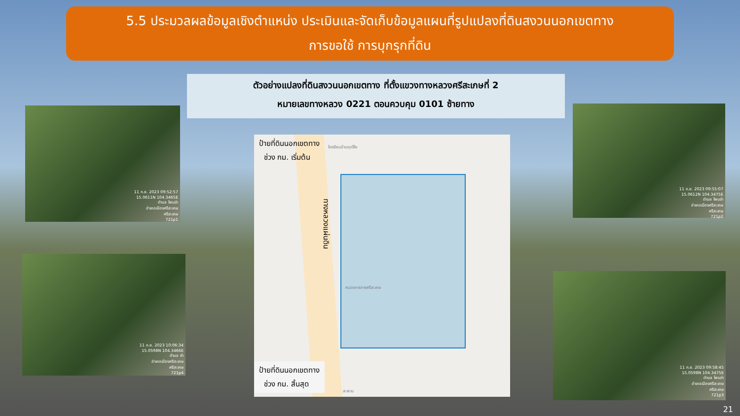5.5 ประมวลผลข้อมูลเชิงตำแหน่ง ประเมินและจัดเก็บข้อมูลแผนที่รูปแปลงที่ดินสงวนนอกเขตทาง
การขอใช้ การบุกรุกที่ดิน
ตัวอย่างแปลงที่ดินสงวนนอกเขตทาง ที่ตั้งแขวงทางหลวงศรีสะเกษที่ 2
หมายเลขทางหลวง 0221 ตอนควบคุม 0101 ซ้ายทาง
11 ก.ย. 2023 09:52:57
15.0611N 104.3465E
ตำบล โพนข่า
อำเภอเมืองศรีสะเกษ
ศรีสะเกษ
721p1
11 ก.ย. 2023 10:06:34
15.0598N 104.3466E
ตำบล ซำ
อำเภอเมืองศรีสะเกษ
ศรีสะเกษ
721p4
11 ก.ย. 2023 09:55:07
15.0612N 104.3475E
ตำบล โพนข่า
อำเภอเมืองศรีสะเกษ
ศรีสะเกษ
721p2
11 ก.ย. 2023 09:58:45
15.0598N 104.3475E
ตำบล โพนข่า
อำเภอเมืองศรีสะเกษ
ศรีสะเกษ
721p3
ป้ายที่ดินนอกเขตทาง
ช่วง กม. เริ่มต้น
ทางหลวงแผ่นดิน
โรงเรียนบ้านกุดโง้ง
หมวดการทางศรีสะเกษ
สะพาน
ป้ายที่ดินนอกเขตทาง
ช่วง กม. สิ้นสุด
21